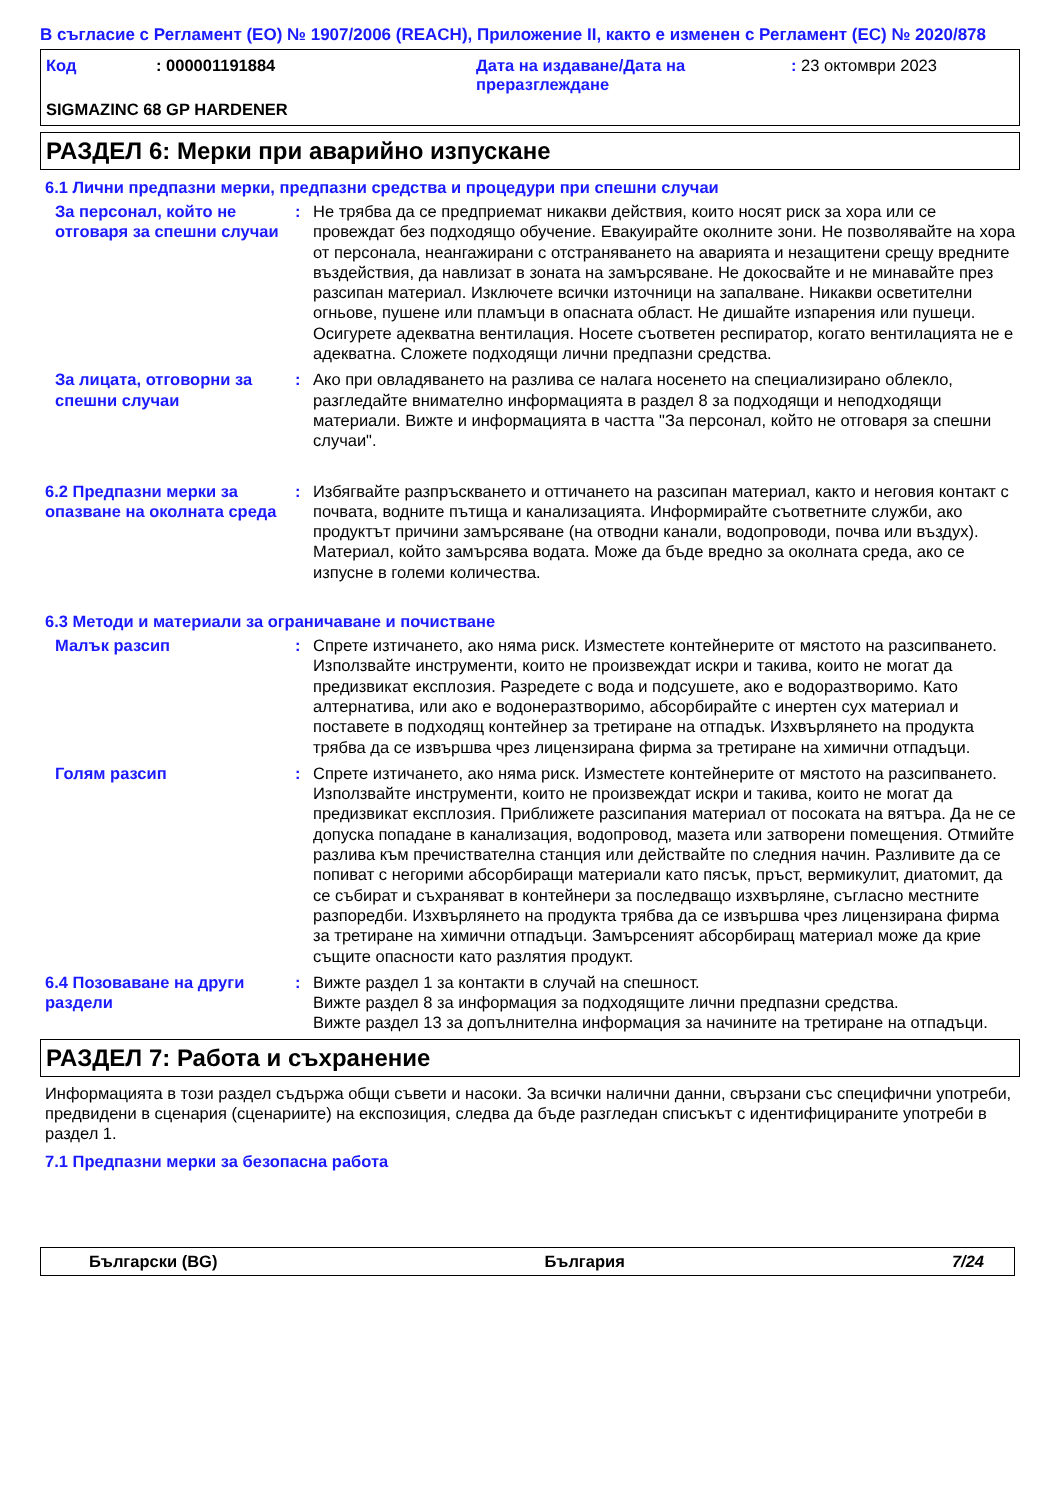В съгласие с Регламент (ЕО) № 1907/2006 (REACH), Приложение II, както е изменен с Регламент (ЕС) № 2020/878
Код : 000001191884 Дата на издаване/Дата на преразглеждане
: 23 октомври 2023
SIGMAZINC 68 GP HARDENER
РАЗДЕЛ 6: Мерки при аварийно изпускане
6.1 Лични предпазни мерки, предпазни средства и процедури при спешни случаи
За персонал, който не отговаря за спешни случаи
: Не трябва да се предприемат никакви действия, които носят риск за хора или се провеждат без подходящо обучение. Евакуирайте околните зони. Не позволявайте на хора от персонала, неангажирани с отстраняването на аварията и незащитени срещу вредните въздействия, да навлизат в зоната на замърсяване. Не докосвайте и не минавайте през разсипан материал. Изключете всички източници на запалване. Никакви осветителни огньове, пушене или пламъци в опасната област. Не дишайте изпарения или пушеци. Осигурете адекватна вентилация. Носете съответен респиратор, когато вентилацията не е адекватна. Сложете подходящи лични предпазни средства.
За лицата, отговорни за спешни случаи
: Ако при овладяването на разлива се налага носенето на специализирано облекло, разгледайте внимателно информацията в раздел 8 за подходящи и неподходящи материали. Вижте и информацията в частта "За персонал, който не отговаря за спешни случаи".
6.2 Предпазни мерки за опазване на околната среда
: Избягвайте разпръскването и оттичането на разсипан материал, както и неговия контакт с почвата, водните пътища и канализацията. Информирайте съответните служби, ако продуктът причини замърсяване (на отводни канали, водопроводи, почва или въздух). Материал, който замърсява водата. Може да бъде вредно за околната среда, ако се изпусне в големи количества.
6.3 Методи и материали за ограничаване и почистване
Малък разсип : Спрете изтичането, ако няма риск. Изместете контейнерите от мястото на разсипването. Използвайте инструменти, които не произвеждат искри и такива, които не могат да предизвикат експлозия. Разредете с вода и подсушете, ако е водоразтворимо. Като алтернатива, или ако е водонеразтворимо, абсорбирайте с инертен сух материал и поставете в подходящ контейнер за третиране на отпадък. Изхвърлянето на продукта трябва да се извършва чрез лицензирана фирма за третиране на химични отпадъци.
Голям разсип : Спрете изтичането, ако няма риск. Изместете контейнерите от мястото на разсипването. Използвайте инструменти, които не произвеждат искри и такива, които не могат да предизвикат експлозия. Приближете разсипания материал от посоката на вятъра. Да не се допуска попадане в канализация, водопровод, мазета или затворени помещения. Отмийте разлива към пречиствателна станция или действайте по следния начин. Разливите да се попиват с негорими абсорбиращи материали като пясък, пръст, вермикулит, диатомит, да се събират и съхраняват в контейнери за последващо изхвърляне, съгласно местните разпоредби. Изхвърлянето на продукта трябва да се извършва чрез лицензирана фирма за третиране на химични отпадъци. Замърсеният абсорбиращ материал може да крие същите опасности като разлятия продукт.
6.4 Позоваване на други раздели
: Вижте раздел 1 за контакти в случай на спешност.
Вижте раздел 8 за информация за подходящите лични предпазни средства.
Вижте раздел 13 за допълнителна информация за начините на третиране на отпадъци.
РАЗДЕЛ 7: Работа и съхранение
Информацията в този раздел съдържа общи съвети и насоки. За всички налични данни, свързани със специфични употреби, предвидени в сценария (сценариите) на експозиция, следва да бъде разгледан списъкът с идентифицираните употреби в раздел 1.
7.1 Предпазни мерки за безопасна работа
Български (BG) България 7/24